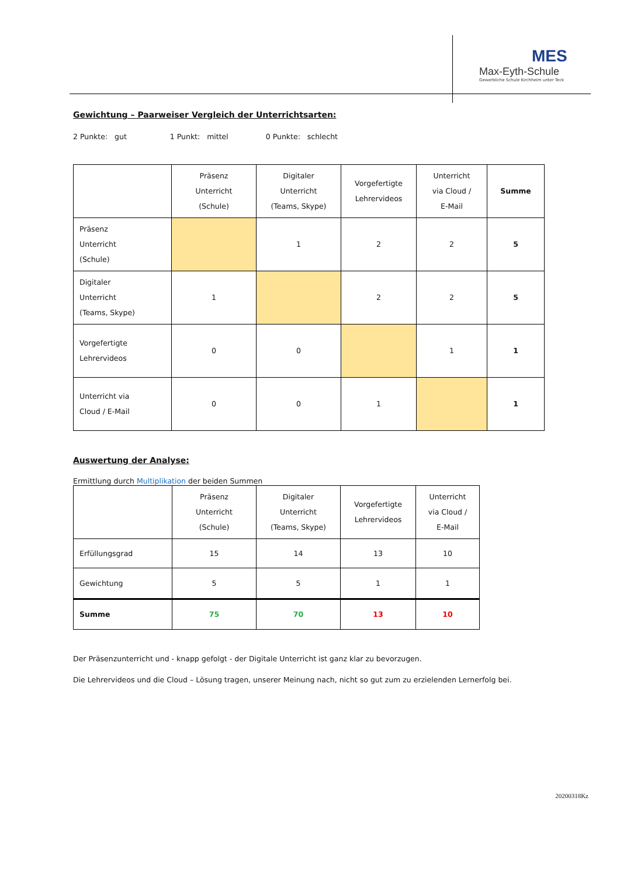MES
Max-Eyth-Schule
Gewerbliche Schule Kirchheim unter Teck
Gewichtung – Paarweiser Vergleich der Unterrichtsarten:
2 Punkte: gut 1 Punkt: mittel 0 Punkte: schlecht
| | Präsenz Unterricht (Schule) | Digitaler Unterricht (Teams, Skype) | Vorgefertigte Lehrervideos | Unterricht via Cloud / E-Mail | Summe |
| --- | --- | --- | --- | --- | --- |
| Präsenz Unterricht (Schule) | | 1 | 2 | 2 | 5 |
| Digitaler Unterricht (Teams, Skype) | 1 | | 2 | 2 | 5 |
| Vorgefertigte Lehrervideos | 0 | 0 | | 1 | 1 |
| Unterricht via Cloud / E-Mail | 0 | 0 | 1 | | 1 |
Auswertung der Analyse:
Ermittlung durch Multiplikation der beiden Summen
| | Präsenz Unterricht (Schule) | Digitaler Unterricht (Teams, Skype) | Vorgefertigte Lehrervideos | Unterricht via Cloud / E-Mail |
| --- | --- | --- | --- | --- |
| Erfüllungsgrad | 15 | 14 | 13 | 10 |
| Gewichtung | 5 | 5 | 1 | 1 |
| Summe | 75 | 70 | 13 | 10 |
Der Präsenzunterricht und - knapp gefolgt - der Digitale Unterricht ist ganz klar zu bevorzugen.
Die Lehrervideos und die Cloud – Lösung tragen, unserer Meinung nach, nicht so gut zum zu erzielenden Lernerfolg bei.
20200318Kz